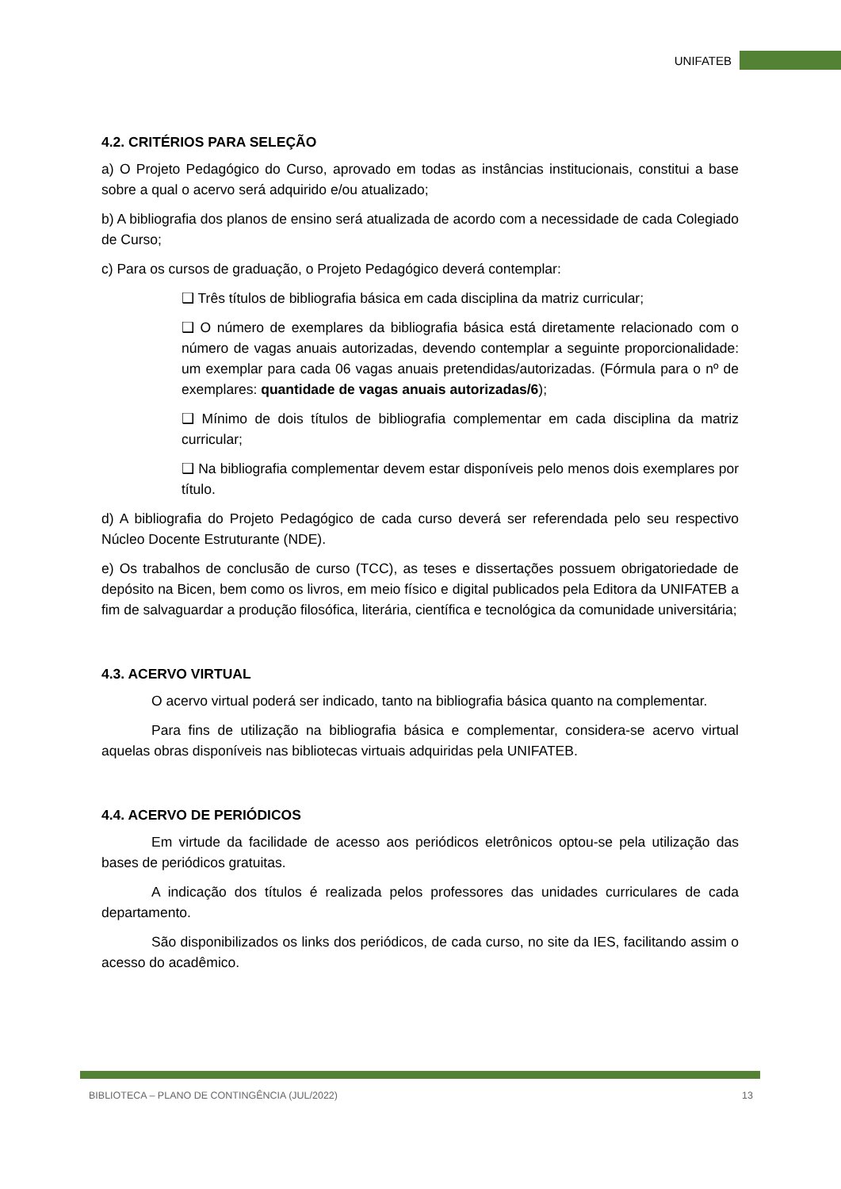UNIFATEB
4.2. CRITÉRIOS PARA SELEÇÃO
a) O Projeto Pedagógico do Curso, aprovado em todas as instâncias institucionais, constitui a base sobre a qual o acervo será adquirido e/ou atualizado;
b) A bibliografia dos planos de ensino será atualizada de acordo com a necessidade de cada Colegiado de Curso;
c) Para os cursos de graduação, o Projeto Pedagógico deverá contemplar:
❑ Três títulos de bibliografia básica em cada disciplina da matriz curricular;
❑ O número de exemplares da bibliografia básica está diretamente relacionado com o número de vagas anuais autorizadas, devendo contemplar a seguinte proporcionalidade: um exemplar para cada 06 vagas anuais pretendidas/autorizadas. (Fórmula para o nº de exemplares: quantidade de vagas anuais autorizadas/6);
❑ Mínimo de dois títulos de bibliografia complementar em cada disciplina da matriz curricular;
❑ Na bibliografia complementar devem estar disponíveis pelo menos dois exemplares por título.
d) A bibliografia do Projeto Pedagógico de cada curso deverá ser referendada pelo seu respectivo Núcleo Docente Estruturante (NDE).
e) Os trabalhos de conclusão de curso (TCC), as teses e dissertações possuem obrigatoriedade de depósito na Bicen, bem como os livros, em meio físico e digital publicados pela Editora da UNIFATEB a fim de salvaguardar a produção filosófica, literária, científica e tecnológica da comunidade universitária;
4.3. ACERVO VIRTUAL
O acervo virtual poderá ser indicado, tanto na bibliografia básica quanto na complementar.
Para fins de utilização na bibliografia básica e complementar, considera-se acervo virtual aquelas obras disponíveis nas bibliotecas virtuais adquiridas pela UNIFATEB.
4.4. ACERVO DE PERIÓDICOS
Em virtude da facilidade de acesso aos periódicos eletrônicos optou-se pela utilização das bases de periódicos gratuitas.
A indicação dos títulos é realizada pelos professores das unidades curriculares de cada departamento.
São disponibilizados os links dos periódicos, de cada curso, no site da IES, facilitando assim o acesso do acadêmico.
BIBLIOTECA – PLANO DE CONTINGÊNCIA (JUL/2022) 13